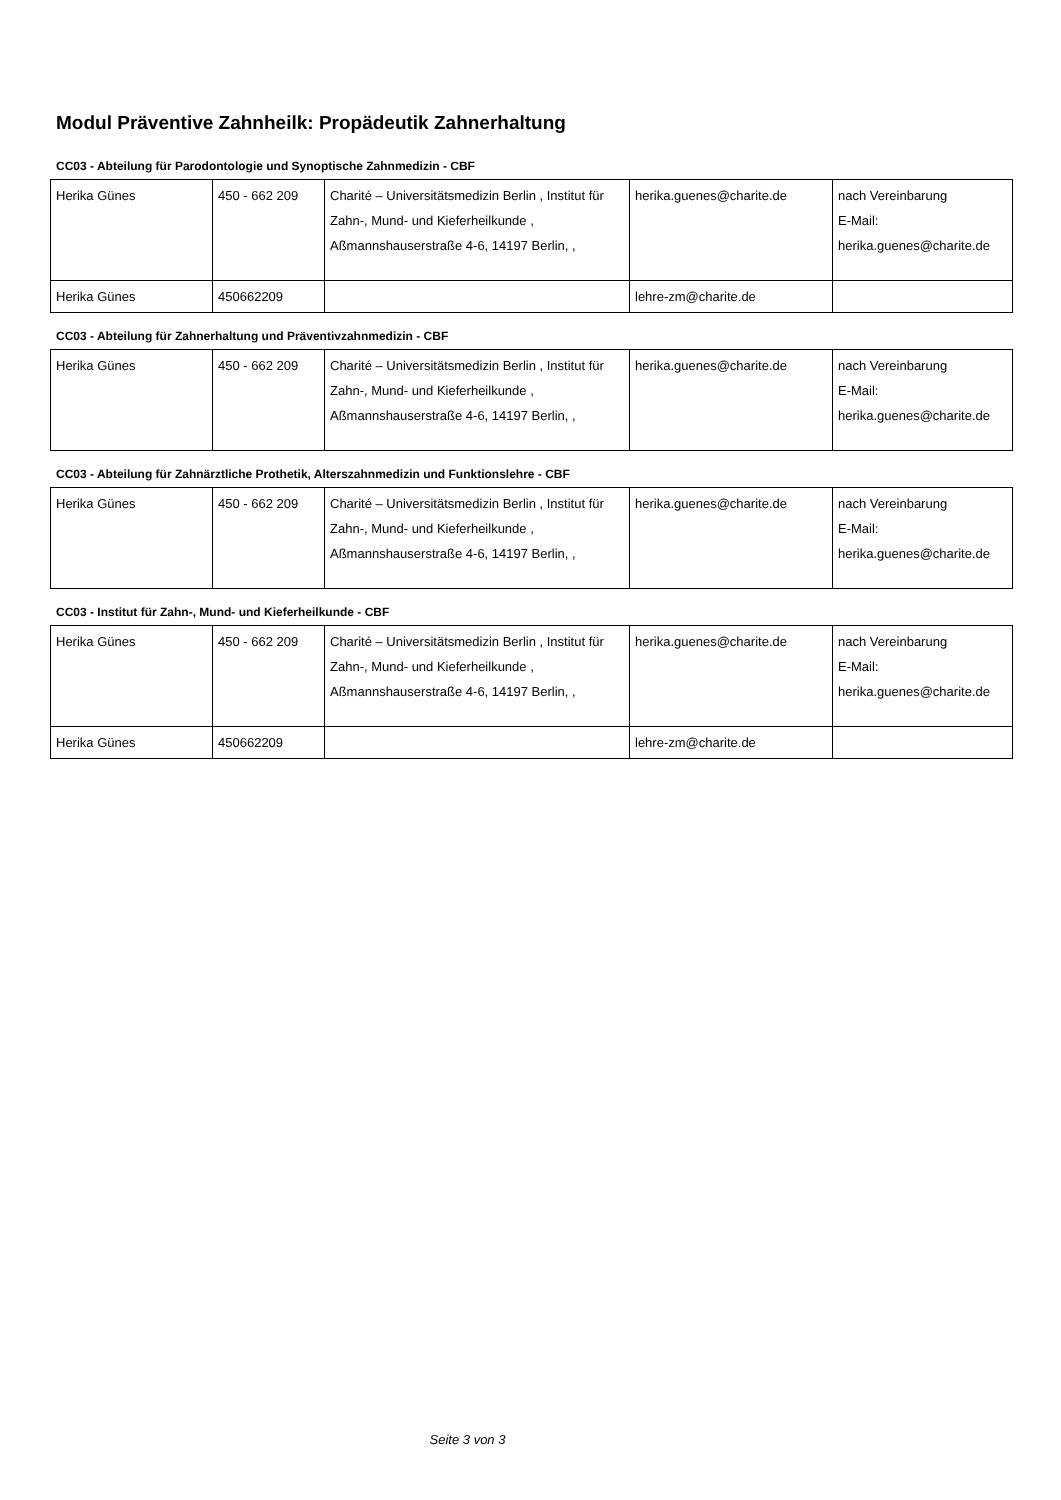Modul Präventive Zahnheilk: Propädeutik Zahnerhaltung
CC03 - Abteilung für Parodontologie und Synoptische Zahnmedizin - CBF
| Herika Günes | 450 - 662 209 | Charité – Universitätsmedizin Berlin , Institut für Zahn-, Mund- und Kieferheilkunde , Aßmannshauserstraße 4-6, 14197 Berlin, , | herika.guenes@charite.de | nach Vereinbarung E-Mail: herika.guenes@charite.de |
| Herika Günes | 450662209 | | lehre-zm@charite.de | |
CC03 - Abteilung für Zahnerhaltung und Präventivzahnmedizin - CBF
| Herika Günes | 450 - 662 209 | Charité – Universitätsmedizin Berlin , Institut für Zahn-, Mund- und Kieferheilkunde , Aßmannshauserstraße 4-6, 14197 Berlin, , | herika.guenes@charite.de | nach Vereinbarung E-Mail: herika.guenes@charite.de |
CC03 - Abteilung für Zahnärztliche Prothetik, Alterszahnmedizin und Funktionslehre - CBF
| Herika Günes | 450 - 662 209 | Charité – Universitätsmedizin Berlin , Institut für Zahn-, Mund- und Kieferheilkunde , Aßmannshauserstraße 4-6, 14197 Berlin, , | herika.guenes@charite.de | nach Vereinbarung E-Mail: herika.guenes@charite.de |
CC03 - Institut für Zahn-, Mund- und Kieferheilkunde - CBF
| Herika Günes | 450 - 662 209 | Charité – Universitätsmedizin Berlin , Institut für Zahn-, Mund- und Kieferheilkunde , Aßmannshauserstraße 4-6, 14197 Berlin, , | herika.guenes@charite.de | nach Vereinbarung E-Mail: herika.guenes@charite.de |
| Herika Günes | 450662209 | | lehre-zm@charite.de | |
Seite 3 von 3